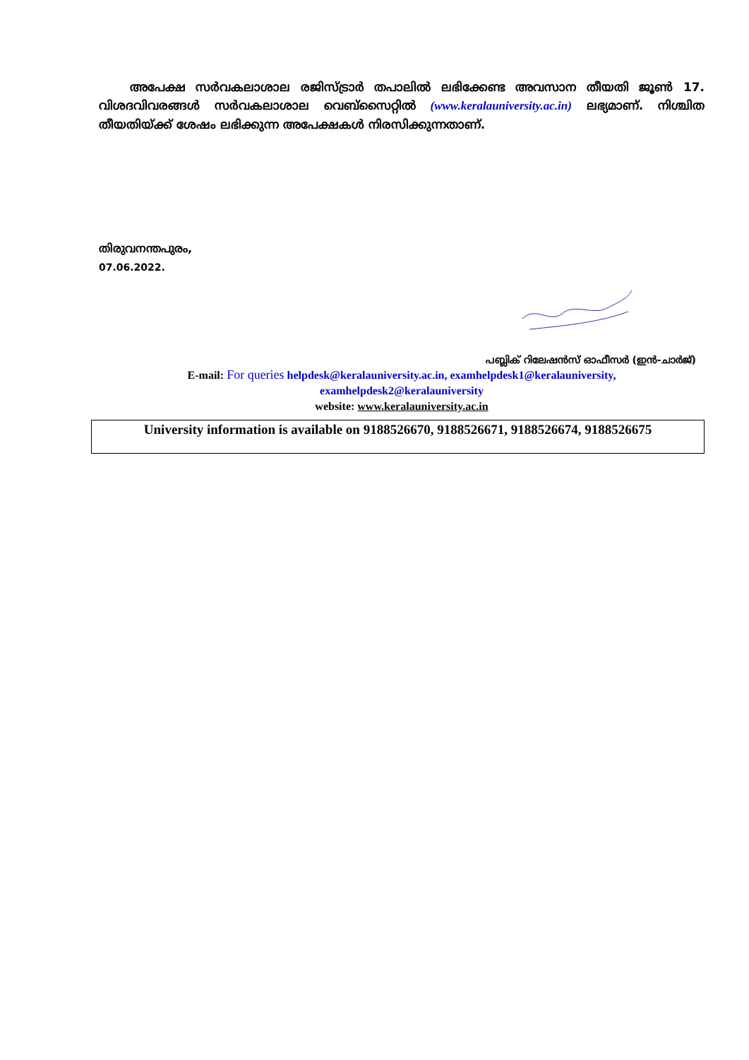അപേക്ഷ സർവകലാശാല രജിസ്ട്രാർ തപാലിൽ ലഭിക്കേണ്ട അവസാന തീയതി ജൂൺ 17. വിശദവിവരങ്ങൾ സർവകലാശാല വെബ്സൈറ്റിൽ (www.keralauniversity.ac.in) ലഭ്യമാണ്. നിശ്ചിത തീയതിയ്ക്ക് ശേഷം ലഭിക്കുന്ന അപേക്ഷകൾ നിരസിക്കുന്നതാണ്.
തിരുവനന്തപുരം,
07.06.2022.
പബ്ലിക് റിലേഷൻസ് ഓഫീസർ (ഇൻ-ചാർജ്)
E-mail: For queries helpdesk@keralauniversity.ac.in, examhelpdesk1@keralauniversity,
examhelpdesk2@keralauniversity
website: www.keralauniversity.ac.in
University information is available on 9188526670, 9188526671, 9188526674, 9188526675